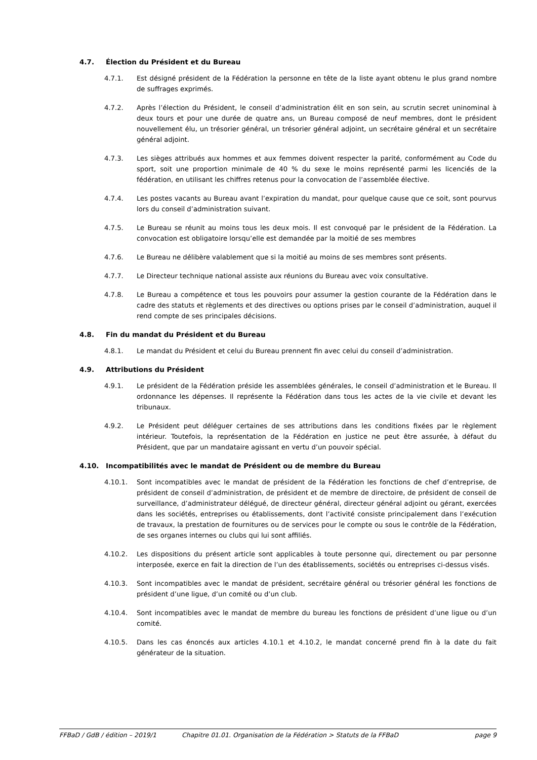4.7. Élection du Président et du Bureau
4.7.1. Est désigné président de la Fédération la personne en tête de la liste ayant obtenu le plus grand nombre de suffrages exprimés.
4.7.2. Après l’élection du Président, le conseil d’administration élit en son sein, au scrutin secret uninominal à deux tours et pour une durée de quatre ans, un Bureau composé de neuf membres, dont le président nouvellement élu, un trésorier général, un trésorier général adjoint, un secrétaire général et un secrétaire général adjoint.
4.7.3. Les sièges attribués aux hommes et aux femmes doivent respecter la parité, conformément au Code du sport, soit une proportion minimale de 40 % du sexe le moins représenté parmi les licenciés de la fédération, en utilisant les chiffres retenus pour la convocation de l’assemblée élective.
4.7.4. Les postes vacants au Bureau avant l’expiration du mandat, pour quelque cause que ce soit, sont pourvus lors du conseil d’administration suivant.
4.7.5. Le Bureau se réunit au moins tous les deux mois. Il est convoqué par le président de la Fédération. La convocation est obligatoire lorsqu’elle est demandée par la moitié de ses membres
4.7.6. Le Bureau ne délibère valablement que si la moitié au moins de ses membres sont présents.
4.7.7. Le Directeur technique national assiste aux réunions du Bureau avec voix consultative.
4.7.8. Le Bureau a compétence et tous les pouvoirs pour assumer la gestion courante de la Fédération dans le cadre des statuts et règlements et des directives ou options prises par le conseil d’administration, auquel il rend compte de ses principales décisions.
4.8. Fin du mandat du Président et du Bureau
4.8.1. Le mandat du Président et celui du Bureau prennent fin avec celui du conseil d’administration.
4.9. Attributions du Président
4.9.1. Le président de la Fédération préside les assemblées générales, le conseil d’administration et le Bureau. Il ordonnance les dépenses. Il représente la Fédération dans tous les actes de la vie civile et devant les tribunaux.
4.9.2. Le Président peut déléguer certaines de ses attributions dans les conditions fixées par le règlement intérieur. Toutefois, la représentation de la Fédération en justice ne peut être assurée, à défaut du Président, que par un mandataire agissant en vertu d’un pouvoir spécial.
4.10. Incompatibilités avec le mandat de Président ou de membre du Bureau
4.10.1. Sont incompatibles avec le mandat de président de la Fédération les fonctions de chef d’entreprise, de président de conseil d’administration, de président et de membre de directoire, de président de conseil de surveillance, d’administrateur délégué, de directeur général, directeur général adjoint ou gérant, exercées dans les sociétés, entreprises ou établissements, dont l’activité consiste principalement dans l’exécution de travaux, la prestation de fournitures ou de services pour le compte ou sous le contrôle de la Fédération, de ses organes internes ou clubs qui lui sont affiliés.
4.10.2. Les dispositions du présent article sont applicables à toute personne qui, directement ou par personne interposée, exerce en fait la direction de l’un des établissements, sociétés ou entreprises ci-dessus visés.
4.10.3. Sont incompatibles avec le mandat de président, secrétaire général ou trésorier général les fonctions de président d’une ligue, d’un comité ou d’un club.
4.10.4. Sont incompatibles avec le mandat de membre du bureau les fonctions de président d’une ligue ou d’un comité.
4.10.5. Dans les cas énoncés aux articles 4.10.1 et 4.10.2, le mandat concerné prend fin à la date du fait générateur de la situation.
FFBaD / GdB / édition – 2019/1 Chapitre 01.01. Organisation de la Fédération > Statuts de la FFBaD page 9